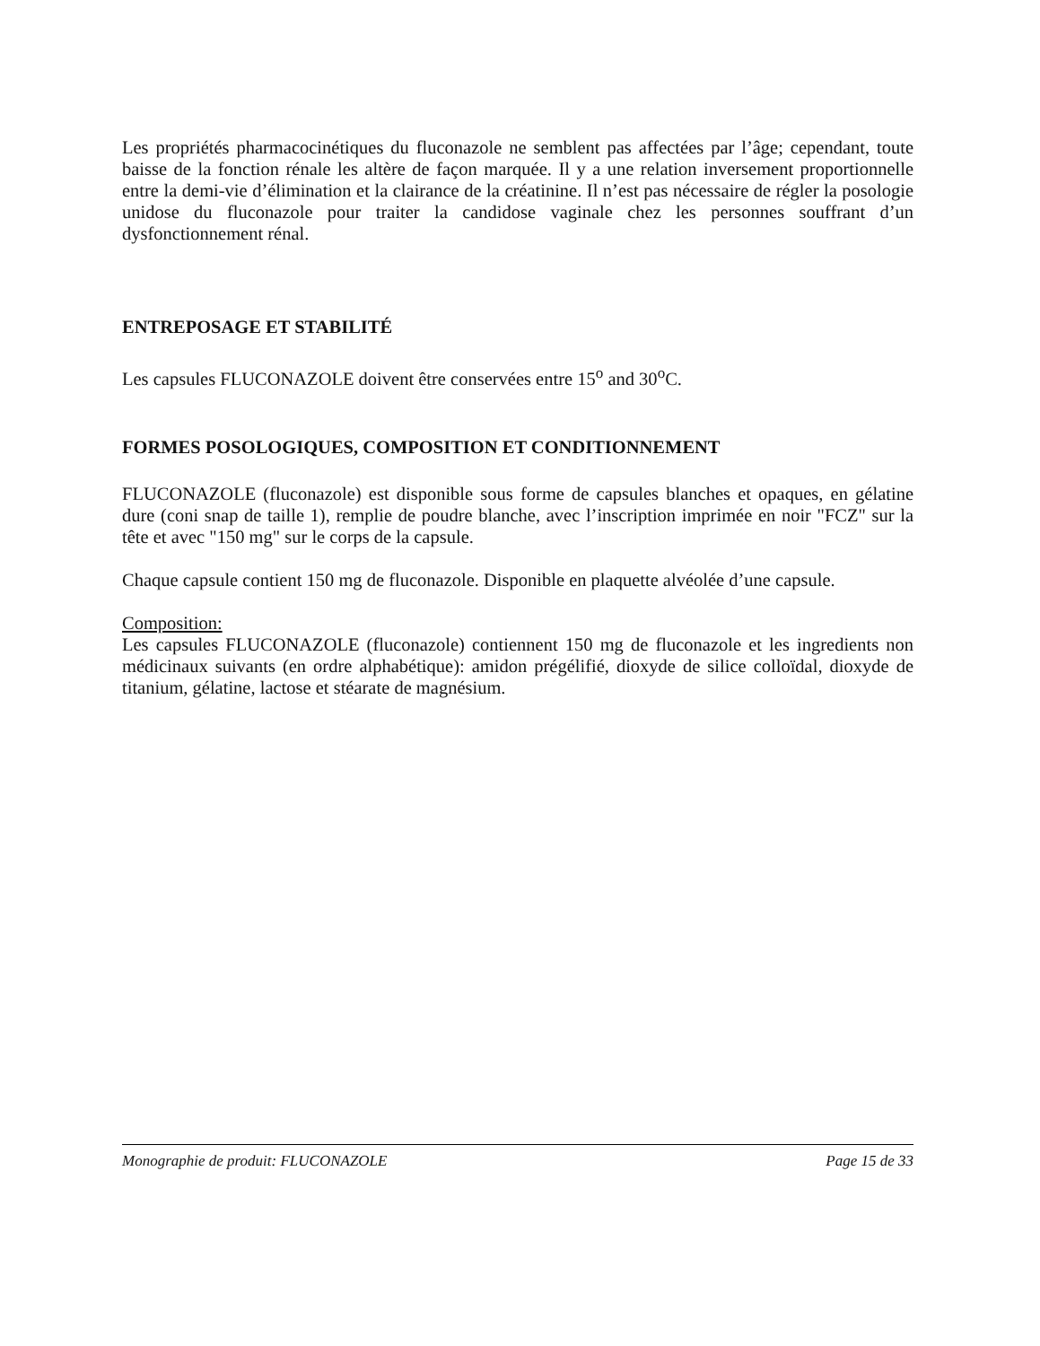Les propriétés pharmacocinétiques du fluconazole ne semblent pas affectées par l’âge; cependant, toute baisse de la fonction rénale les altère de façon marquée. Il y a une relation inversement proportionnelle entre la demi-vie d’élimination et la clairance de la créatinine. Il n’est pas nécessaire de régler la posologie unidose du fluconazole pour traiter la candidose vaginale chez les personnes souffrant d’un dysfonctionnement rénal.
ENTREPOSAGE ET STABILITÉ
Les capsules FLUCONAZOLE doivent être conservées entre 15<sup>o</sup> and 30<sup>o</sup>C.
FORMES POSOLOGIQUES, COMPOSITION ET CONDITIONNEMENT
FLUCONAZOLE (fluconazole) est disponible sous forme de capsules blanches et opaques, en gélatine dure (coni snap de taille 1), remplie de poudre blanche, avec l’inscription imprimée en noir "FCZ" sur la tête et avec "150 mg" sur le corps de la capsule.
Chaque capsule contient 150 mg de fluconazole. Disponible en plaquette alvéolée d’une capsule.
Composition:
Les capsules FLUCONAZOLE (fluconazole) contiennent 150 mg de fluconazole et les ingredients non médicinaux suivants (en ordre alphabétique): amidon prégélifié, dioxyde de silice colloïdal, dioxyde de titanium, gélatine, lactose et stéarate de magnésium.
Monographie de produit: FLUCONAZOLE Page 15 de 33